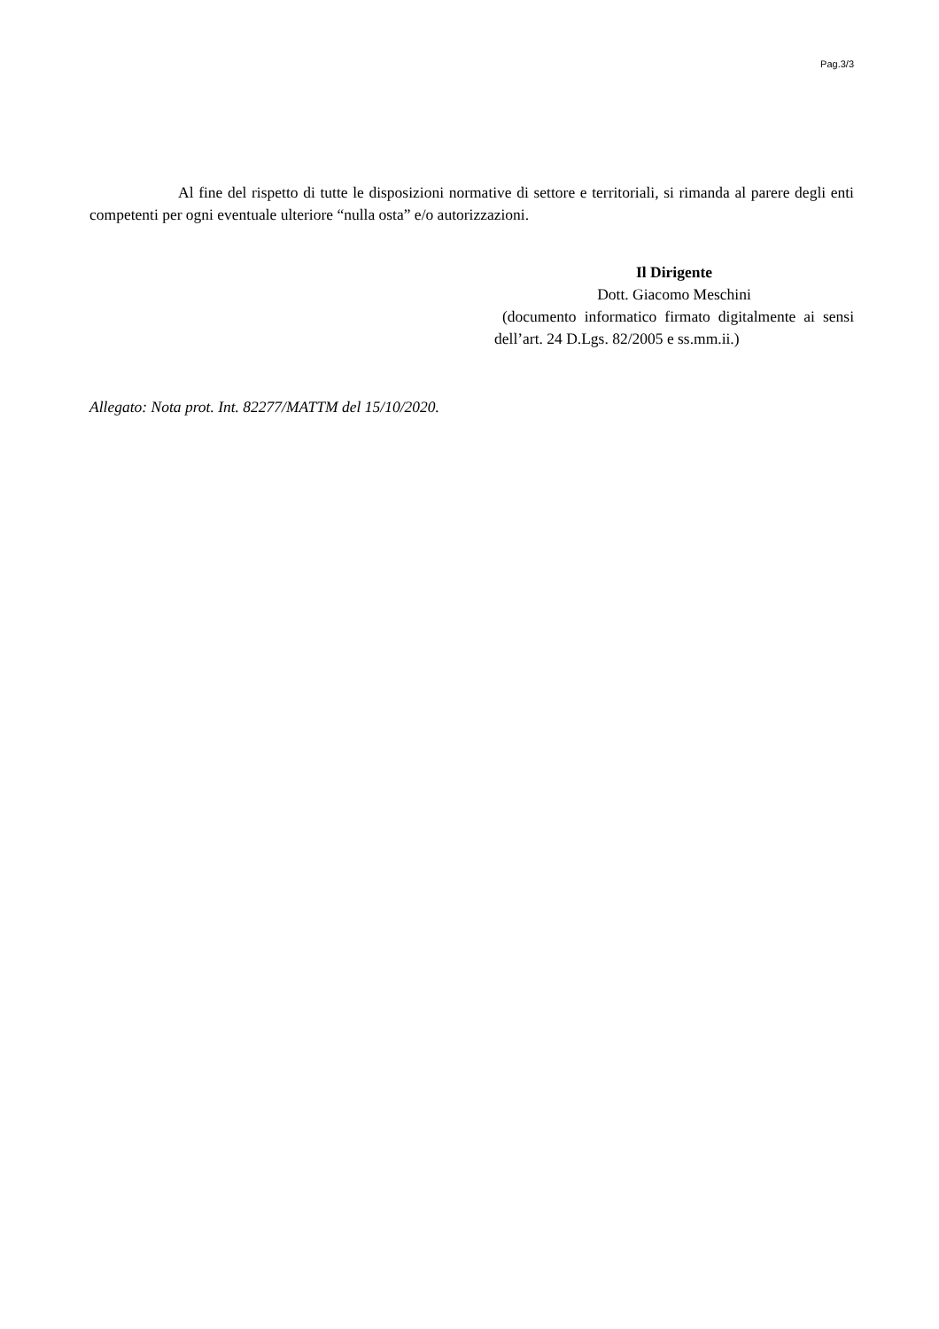Pag.3/3
Al fine del rispetto di tutte le disposizioni normative di settore e territoriali, si rimanda al parere degli enti competenti per ogni eventuale ulteriore “nulla osta” e/o autorizzazioni.
Il Dirigente
Dott. Giacomo Meschini
(documento informatico firmato digitalmente ai sensi dell’art. 24 D.Lgs. 82/2005 e ss.mm.ii.)
Allegato: Nota prot. Int. 82277/MATTM del 15/10/2020.